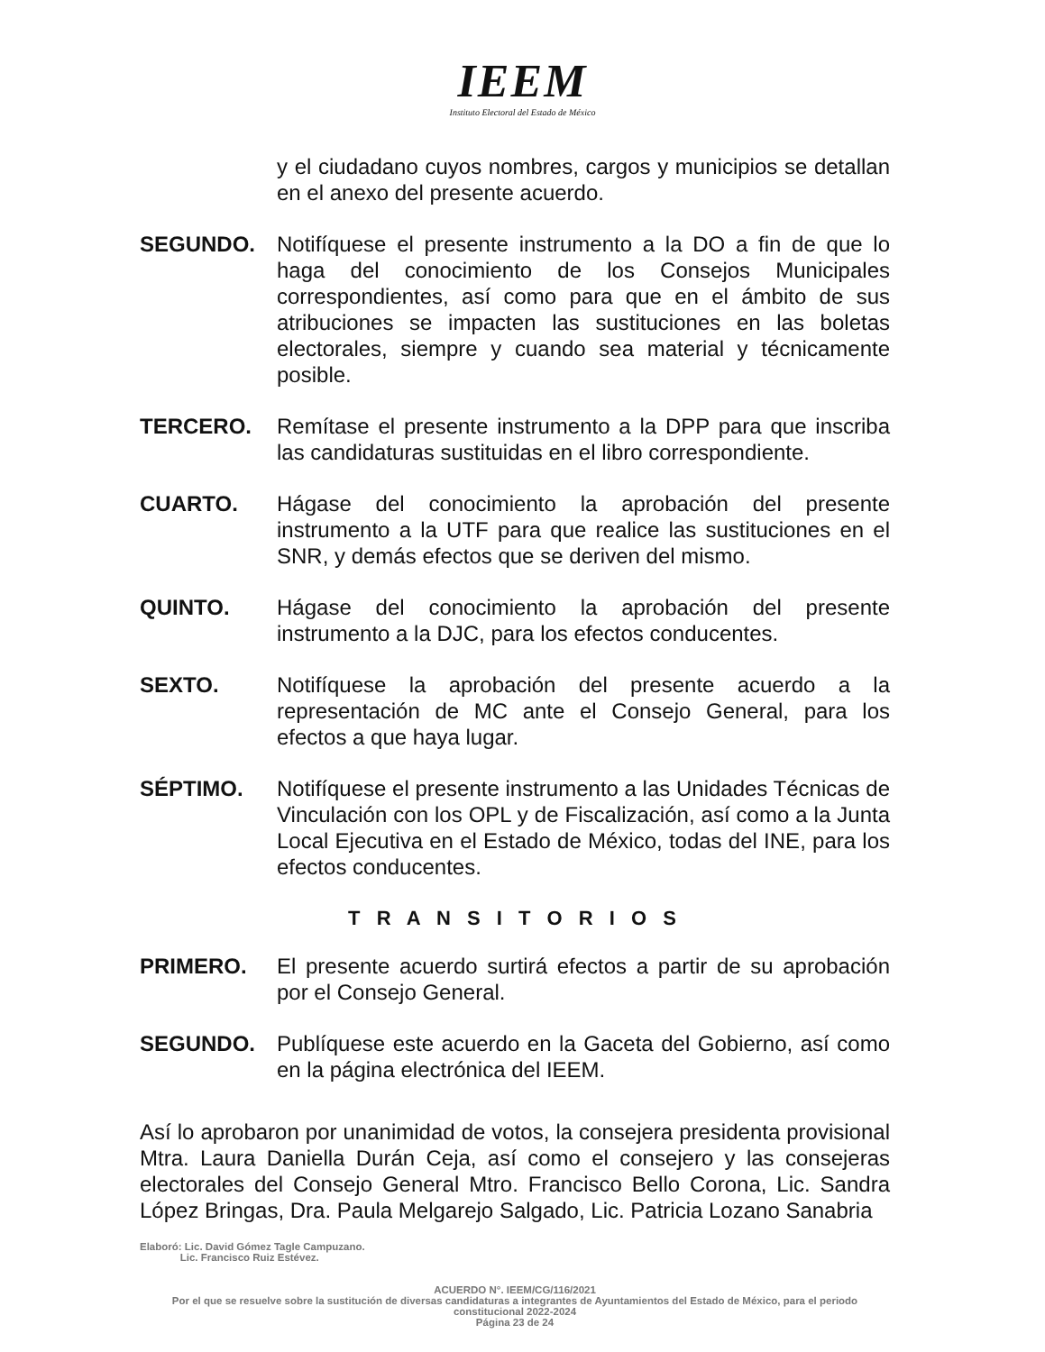IEEM
Instituto Electoral del Estado de México
y el ciudadano cuyos nombres, cargos y municipios se detallan en el anexo del presente acuerdo.
SEGUNDO. Notifíquese el presente instrumento a la DO a fin de que lo haga del conocimiento de los Consejos Municipales correspondientes, así como para que en el ámbito de sus atribuciones se impacten las sustituciones en las boletas electorales, siempre y cuando sea material y técnicamente posible.
TERCERO. Remítase el presente instrumento a la DPP para que inscriba las candidaturas sustituidas en el libro correspondiente.
CUARTO. Hágase del conocimiento la aprobación del presente instrumento a la UTF para que realice las sustituciones en el SNR, y demás efectos que se deriven del mismo.
QUINTO. Hágase del conocimiento la aprobación del presente instrumento a la DJC, para los efectos conducentes.
SEXTO. Notifíquese la aprobación del presente acuerdo a la representación de MC ante el Consejo General, para los efectos a que haya lugar.
SÉPTIMO. Notifíquese el presente instrumento a las Unidades Técnicas de Vinculación con los OPL y de Fiscalización, así como a la Junta Local Ejecutiva en el Estado de México, todas del INE, para los efectos conducentes.
T R A N S I T O R I O S
PRIMERO. El presente acuerdo surtirá efectos a partir de su aprobación por el Consejo General.
SEGUNDO. Publíquese este acuerdo en la Gaceta del Gobierno, así como en la página electrónica del IEEM.
Así lo aprobaron por unanimidad de votos, la consejera presidenta provisional Mtra. Laura Daniella Durán Ceja, así como el consejero y las consejeras electorales del Consejo General Mtro. Francisco Bello Corona, Lic. Sandra López Bringas, Dra. Paula Melgarejo Salgado, Lic. Patricia Lozano Sanabria
Elaboró: Lic. David Gómez Tagle Campuzano.
Lic. Francisco Ruiz Estévez.
ACUERDO N°. IEEM/CG/116/2021
Por el que se resuelve sobre la sustitución de diversas candidaturas a integrantes de Ayuntamientos del Estado de México, para el periodo constitucional 2022-2024
Página 23 de 24